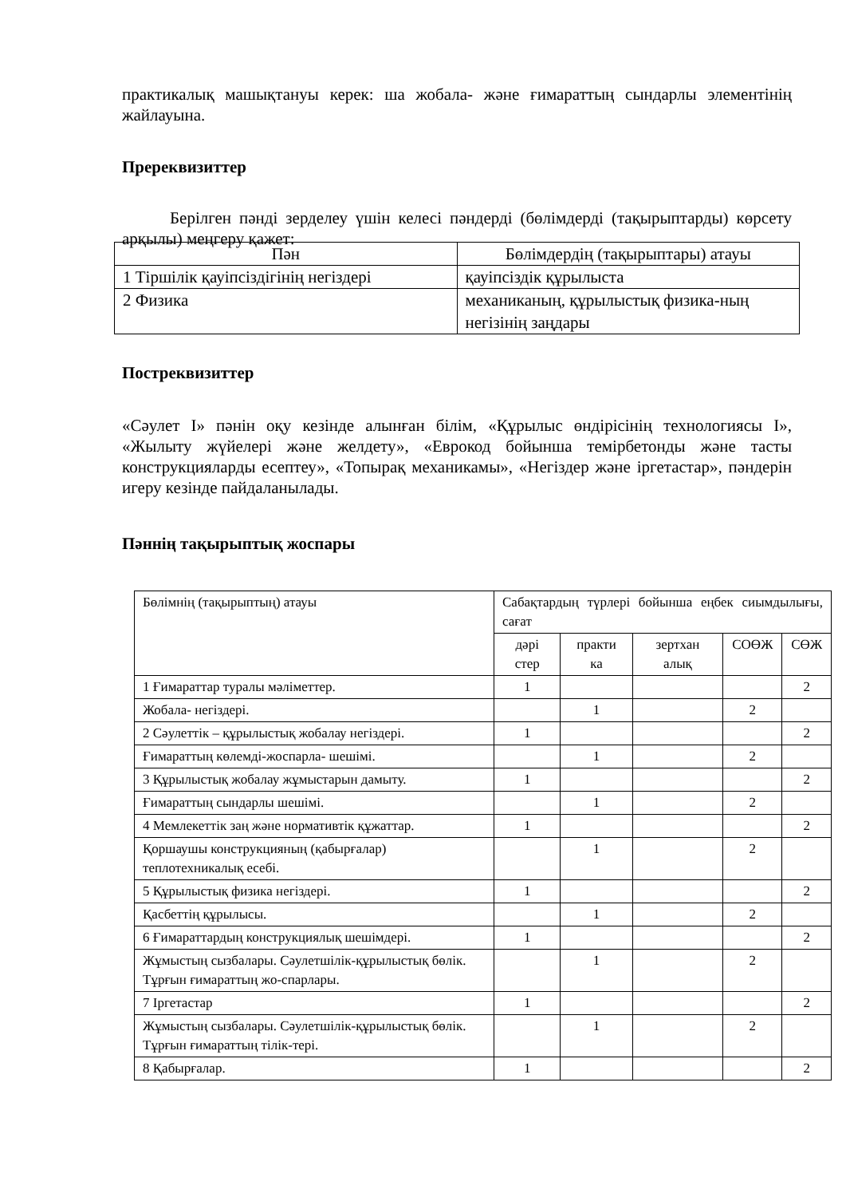практикалық машықтануы керек: ша жобала- және ғимараттың сындарлы элементінің жайлауына.
Пререквизиттер
Берілген пәнді зерделеу үшін келесі пәндерді (бөлімдерді (тақырыптарды) көрсету арқылы) меңгеру қажет:
| Пән | Бөлімдердің (тақырыптары) атауы |
| --- | --- |
| 1 Тіршілік қауіпсіздігінің негіздері | қауіпсіздік құрылыста |
| 2 Физика | механиканың, құрылыстық физика-ның негізінің заңдары |
Постреквизиттер
«Сәулет І» пәнін оқу кезінде алынған білім, «Құрылыс өндірісінің технологиясы І», «Жылыту жүйелері және желдету», «Еврокод бойынша темірбетонды және тасты конструкцияларды есептеу», «Топырақ механикамы», «Негіздер және іргетастар», пәндерін игеру кезінде пайдаланылады.
Пәннің тақырыптық жоспары
| Бөлімнің (тақырыптың) атауы | Сабақтардың түрлері бойынша еңбек сиымдылығы, сағат | | | | |
| --- | --- | --- | --- | --- | --- |
| | дәрі стер | практи ка | зертхан алық | СОӨЖ | СӨЖ |
| 1 Ғимараттар туралы мәліметтер. | 1 | | | | 2 |
| Жобала- негіздері. | | 1 | | 2 | |
| 2 Сәулеттік – құрылыстық жобалау негіздері. | 1 | | | | 2 |
| Ғимараттың көлемді-жоспарла- шешімі. | | 1 | | 2 | |
| 3 Құрылыстық жобалау жұмыстарын дамыту. | 1 | | | | 2 |
| Ғимараттың сындарлы шешімі. | | 1 | | 2 | |
| 4 Мемлекеттік заң және нормативтік құжаттар. | 1 | | | | 2 |
| Қоршаушы конструкцияның (қабырғалар) теплотехникалық есебі. | | 1 | | 2 | |
| 5 Құрылыстық физика негіздері. | 1 | | | | 2 |
| Қасбеттің құрылысы. | | 1 | | 2 | |
| 6 Ғимараттардың конструкциялық шешімдері. | 1 | | | | 2 |
| Жұмыстың сызбалары. Сәулетшілік-құрылыстық бөлік. Тұрғын ғимараттың жо-спарлары. | | 1 | | 2 | |
| 7 Іргетастар | 1 | | | | 2 |
| Жұмыстың сызбалары. Сәулетшілік-құрылыстық бөлік. Тұрғын ғимараттың тілік-тері. | | 1 | | 2 | |
| 8 Қабырғалар. | 1 | | | | 2 |